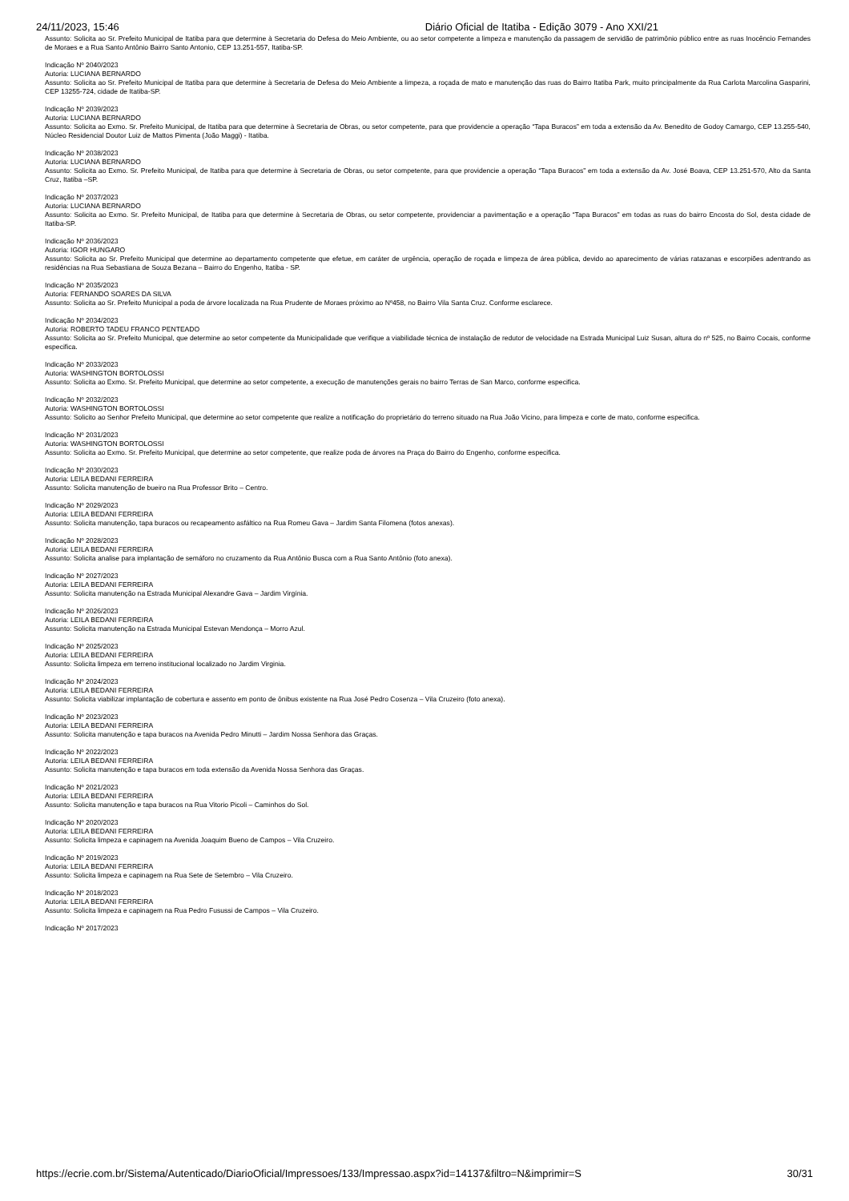24/11/2023, 15:46 Diário Oficial de Itatiba - Edição 3079 - Ano XXI/21
Assunto: Solicita ao Sr. Prefeito Municipal de Itatiba para que determine à Secretaria do Defesa do Meio Ambiente, ou ao setor competente a limpeza e manutenção da passagem de servidão de patrimônio público entre as ruas Inocêncio Fernandes de Moraes e a Rua Santo Antônio Bairro Santo Antonio, CEP 13.251-557, Itatiba-SP.
Indicação Nº 2040/2023
Autoria: LUCIANA BERNARDO
Assunto: Solicita ao Sr. Prefeito Municipal de Itatiba para que determine à Secretaria de Defesa do Meio Ambiente a limpeza, a roçada de mato e manutenção das ruas do Bairro Itatiba Park, muito principalmente da Rua Carlota Marcolina Gasparini, CEP 13255-724, cidade de Itatiba-SP.
Indicação Nº 2039/2023
Autoria: LUCIANA BERNARDO
Assunto: Solicita ao Exmo. Sr. Prefeito Municipal, de Itatiba para que determine à Secretaria de Obras, ou setor competente, para que providencie a operação “Tapa Buracos” em toda a extensão da Av. Benedito de Godoy Camargo, CEP 13.255-540, Núcleo Residencial Doutor Luiz de Mattos Pimenta (João Maggi) - Itatiba.
Indicação Nº 2038/2023
Autoria: LUCIANA BERNARDO
Assunto: Solicita ao Exmo. Sr. Prefeito Municipal, de Itatiba para que determine à Secretaria de Obras, ou setor competente, para que providencie a operação “Tapa Buracos” em toda a extensão da Av. José Boava, CEP 13.251-570, Alto da Santa Cruz, Itatiba –SP.
Indicação Nº 2037/2023
Autoria: LUCIANA BERNARDO
Assunto: Solicita ao Exmo. Sr. Prefeito Municipal, de Itatiba para que determine à Secretaria de Obras, ou setor competente, providenciar a pavimentação e a operação “Tapa Buracos” em todas as ruas do bairro Encosta do Sol, desta cidade de Itatiba-SP.
Indicação Nº 2036/2023
Autoria: IGOR HUNGARO
Assunto: Solicita ao Sr. Prefeito Municipal que determine ao departamento competente que efetue, em caráter de urgência, operação de roçada e limpeza de área pública, devido ao aparecimento de várias ratazanas e escorpiões adentrando as residências na Rua Sebastiana de Souza Bezana – Bairro do Engenho, Itatiba - SP.
Indicação Nº 2035/2023
Autoria: FERNANDO SOARES DA SILVA
Assunto: Solicita ao Sr. Prefeito Municipal a poda de árvore localizada na Rua Prudente de Moraes próximo ao Nº458, no Bairro Vila Santa Cruz. Conforme esclarece.
Indicação Nº 2034/2023
Autoria: ROBERTO TADEU FRANCO PENTEADO
Assunto: Solicita ao Sr. Prefeito Municipal, que determine ao setor competente da Municipalidade que verifique a viabilidade técnica de instalação de redutor de velocidade na Estrada Municipal Luiz Susan, altura do nº 525, no Bairro Cocais, conforme especifica.
Indicação Nº 2033/2023
Autoria: WASHINGTON BORTOLOSSI
Assunto: Solicita ao Exmo. Sr. Prefeito Municipal, que determine ao setor competente, a execução de manutenções gerais no bairro Terras de San Marco, conforme especifica.
Indicação Nº 2032/2023
Autoria: WASHINGTON BORTOLOSSI
Assunto: Solicito ao Senhor Prefeito Municipal, que determine ao setor competente que realize a notificação do proprietário do terreno situado na Rua João Vicino, para limpeza e corte de mato, conforme especifica.
Indicação Nº 2031/2023
Autoria: WASHINGTON BORTOLOSSI
Assunto: Solicita ao Exmo. Sr. Prefeito Municipal, que determine ao setor competente, que realize poda de árvores na Praça do Bairro do Engenho, conforme especifica.
Indicação Nº 2030/2023
Autoria: LEILA BEDANI FERREIRA
Assunto: Solicita manutenção de bueiro na Rua Professor Brito – Centro.
Indicação Nº 2029/2023
Autoria: LEILA BEDANI FERREIRA
Assunto: Solicita manutenção, tapa buracos ou recapeamento asfáltico na Rua Romeu Gava – Jardim Santa Filomena (fotos anexas).
Indicação Nº 2028/2023
Autoria: LEILA BEDANI FERREIRA
Assunto: Solicita analise para implantação de semáforo no cruzamento da Rua Antônio Busca com a Rua Santo Antônio (foto anexa).
Indicação Nº 2027/2023
Autoria: LEILA BEDANI FERREIRA
Assunto: Solicita manutenção na Estrada Municipal Alexandre Gava – Jardim Virgínia.
Indicação Nº 2026/2023
Autoria: LEILA BEDANI FERREIRA
Assunto: Solicita manutenção na Estrada Municipal Estevan Mendonça – Morro Azul.
Indicação Nº 2025/2023
Autoria: LEILA BEDANI FERREIRA
Assunto: Solicita limpeza em terreno institucional localizado no Jardim Virginia.
Indicação Nº 2024/2023
Autoria: LEILA BEDANI FERREIRA
Assunto: Solicita viabilizar implantação de cobertura e assento em ponto de ônibus existente na Rua José Pedro Cosenza – Vila Cruzeiro (foto anexa).
Indicação Nº 2023/2023
Autoria: LEILA BEDANI FERREIRA
Assunto: Solicita manutenção e tapa buracos na Avenida Pedro Minutti – Jardim Nossa Senhora das Graças.
Indicação Nº 2022/2023
Autoria: LEILA BEDANI FERREIRA
Assunto: Solicita manutenção e tapa buracos em toda extensão da Avenida Nossa Senhora das Graças.
Indicação Nº 2021/2023
Autoria: LEILA BEDANI FERREIRA
Assunto: Solicita manutenção e tapa buracos na Rua Vitorio Picoli – Caminhos do Sol.
Indicação Nº 2020/2023
Autoria: LEILA BEDANI FERREIRA
Assunto: Solicita limpeza e capinagem na Avenida Joaquim Bueno de Campos – Vila Cruzeiro.
Indicação Nº 2019/2023
Autoria: LEILA BEDANI FERREIRA
Assunto: Solicita limpeza e capinagem na Rua Sete de Setembro – Vila Cruzeiro.
Indicação Nº 2018/2023
Autoria: LEILA BEDANI FERREIRA
Assunto: Solicita limpeza e capinagem na Rua Pedro Fusussi de Campos – Vila Cruzeiro.
Indicação Nº 2017/2023
https://ecrie.com.br/Sistema/Autenticado/DiarioOficial/Impressoes/133/Impressao.aspx?id=14137&filtro=N&imprimir=S 30/31